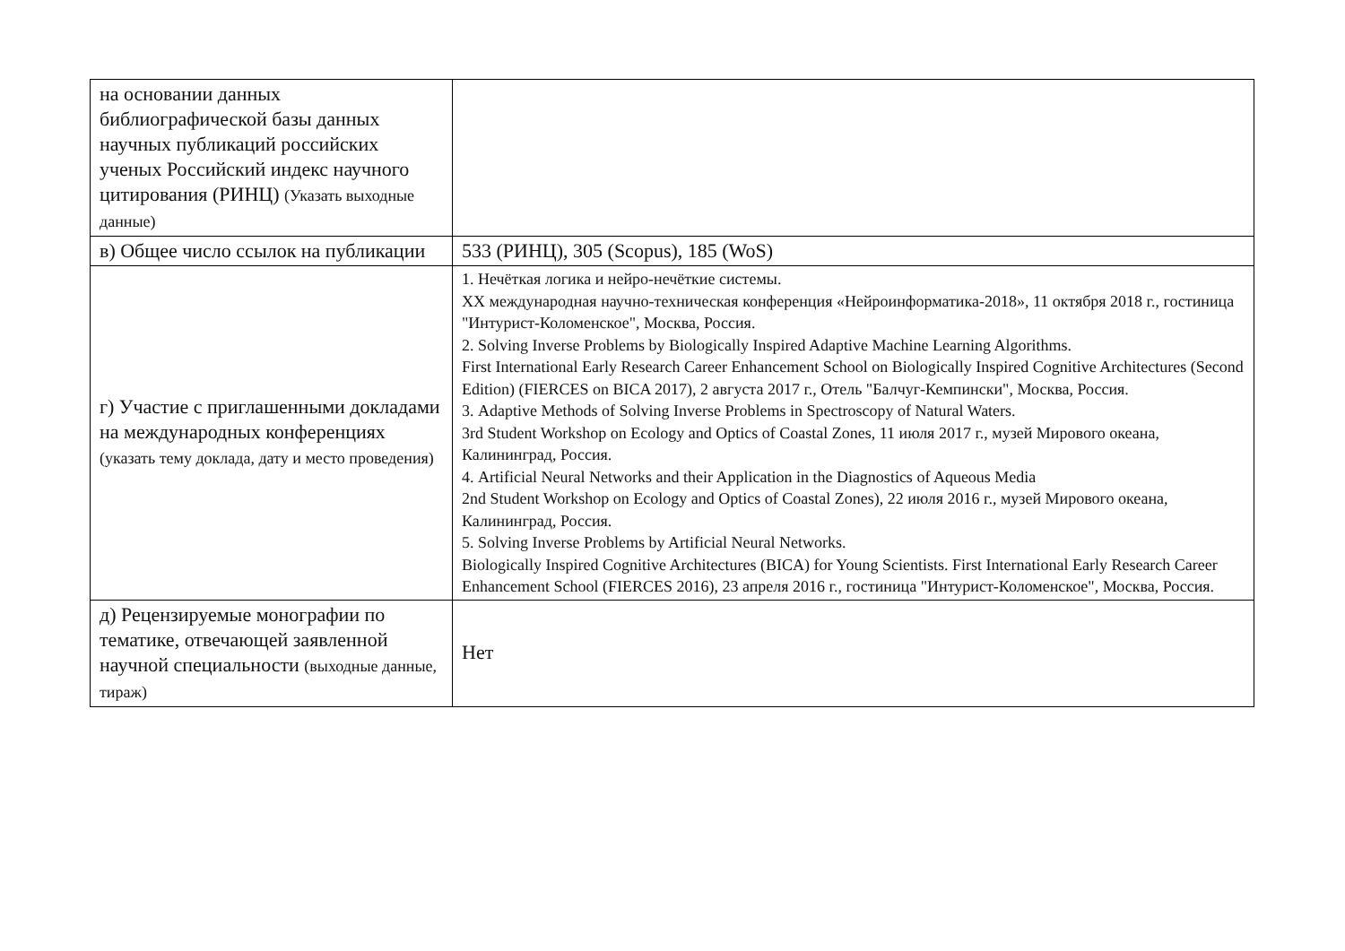| на основании данных библиографической базы данных научных публикаций российских ученых Российский индекс научного цитирования (РИНЦ) (Указать выходные данные) | |
| в) Общее число ссылок на публикации | 533 (РИНЦ), 305 (Scopus), 185 (WoS) |
| г) Участие с приглашенными докладами на международных конференциях (указать тему доклада, дату и место проведения) | 1. Нечёткая логика и нейро-нечёткие системы. XX международная научно-техническая конференция «Нейроинформатика-2018», 11 октября 2018 г., гостиница "Интурист-Коломенское", Москва, Россия. 2. Solving Inverse Problems by Biologically Inspired Adaptive Machine Learning Algorithms. First International Early Research Career Enhancement School on Biologically Inspired Cognitive Architectures (Second Edition) (FIERCES on BICA 2017), 2 августа 2017 г., Отель "Балчуг-Кемпински", Москва, Россия. 3. Adaptive Methods of Solving Inverse Problems in Spectroscopy of Natural Waters. 3rd Student Workshop on Ecology and Optics of Coastal Zones, 11 июля 2017 г., музей Мирового океана, Калининград, Россия. 4. Artificial Neural Networks and their Application in the Diagnostics of Aqueous Media 2nd Student Workshop on Ecology and Optics of Coastal Zones), 22 июля 2016 г., музей Мирового океана, Калининград, Россия. 5. Solving Inverse Problems by Artificial Neural Networks. Biologically Inspired Cognitive Architectures (BICA) for Young Scientists. First International Early Research Career Enhancement School (FIERCES 2016), 23 апреля 2016 г., гостиница "Интурист-Коломенское", Москва, Россия. |
| д) Рецензируемые монографии по тематике, отвечающей заявленной научной специальности (выходные данные, тираж) | Нет |